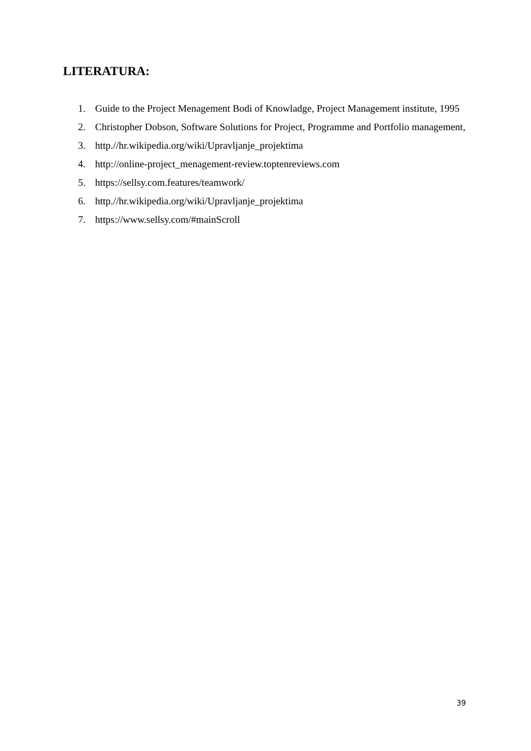LITERATURA:
1. Guide to the Project Menagement Bodi of Knowladge, Project Management institute, 1995
2. Christopher Dobson, Software Solutions for Project, Programme and Portfolio management,
3. http.//hr.wikipedia.org/wiki/Upravljanje_projektima
4. http://online-project_menagement-review.toptenreviews.com
5. https://sellsy.com.features/teamwork/
6. http.//hr.wikipedia.org/wiki/Upravljanje_projektima
7. https://www.sellsy.com/#mainScroll
39